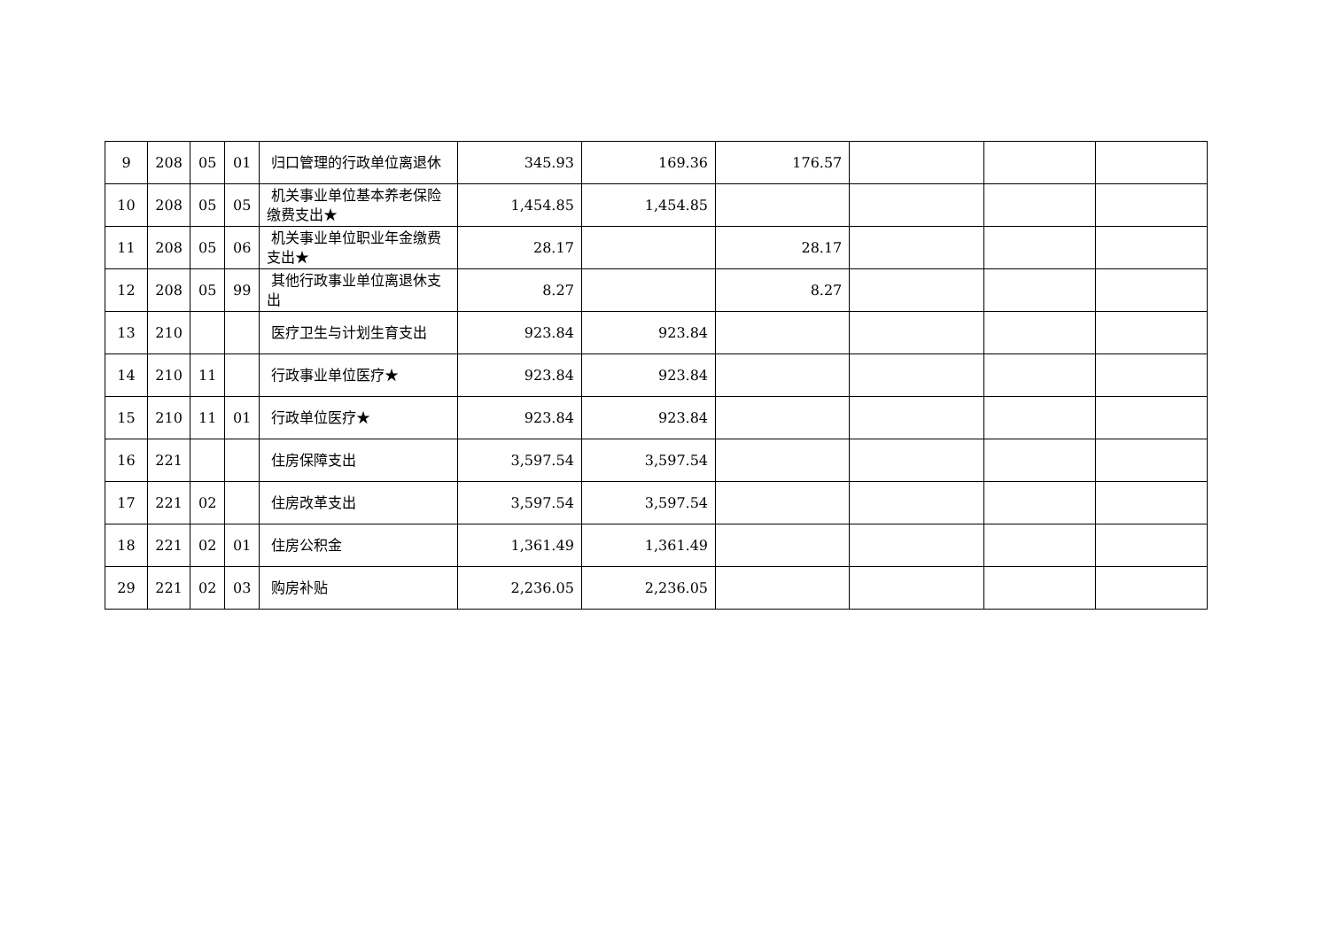| 9 | 208 | 05 | 01 | 归口管理的行政单位离退休 | 345.93 | 169.36 | 176.57 | | | |
| 10 | 208 | 05 | 05 | 机关事业单位基本养老保险缴费支出★ | 1,454.85 | 1,454.85 | | | | |
| 11 | 208 | 05 | 06 | 机关事业单位职业年金缴费支出★ | 28.17 | | 28.17 | | | |
| 12 | 208 | 05 | 99 | 其他行政事业单位离退休支出 | 8.27 | | 8.27 | | | |
| 13 | 210 | | | 医疗卫生与计划生育支出 | 923.84 | 923.84 | | | | |
| 14 | 210 | 11 | | 行政事业单位医疗★ | 923.84 | 923.84 | | | | |
| 15 | 210 | 11 | 01 | 行政单位医疗★ | 923.84 | 923.84 | | | | |
| 16 | 221 | | | 住房保障支出 | 3,597.54 | 3,597.54 | | | | |
| 17 | 221 | 02 | | 住房改革支出 | 3,597.54 | 3,597.54 | | | | |
| 18 | 221 | 02 | 01 | 住房公积金 | 1,361.49 | 1,361.49 | | | | |
| 29 | 221 | 02 | 03 | 购房补贴 | 2,236.05 | 2,236.05 | | | | |